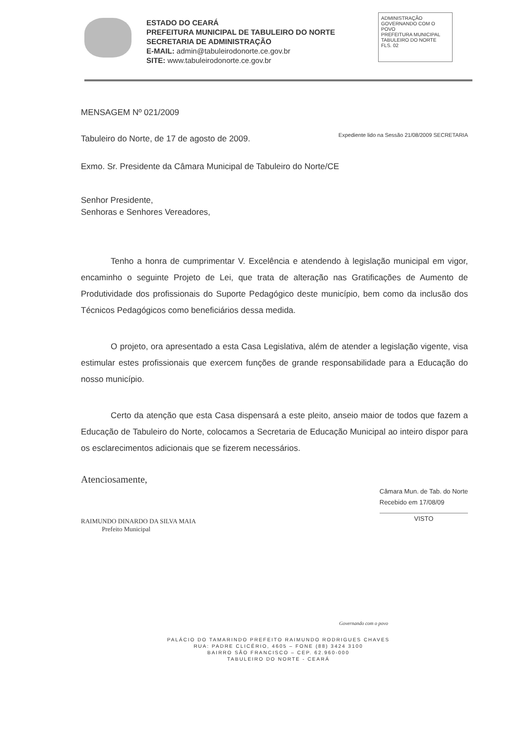ESTADO DO CEARÁ
PREFEITURA MUNICIPAL DE TABULEIRO DO NORTE
SECRETARIA DE ADMINISTRAÇÃO
E-MAIL: admin@tabuleirodonorte.ce.gov.br
SITE: www.tabuleirodonorte.ce.gov.br
ADMINISTRAÇÃO
GOVERNANDO COM O POVO
PREFEITURA MUNICIPAL
TABULEIRO DO NORTE
FLS. 02
MENSAGEM Nº 021/2009
Tabuleiro do Norte, de 17 de agosto de 2009.
Expediente lido na Sessão 21/08/2009 SECRETARIA
Exmo. Sr. Presidente da Câmara Municipal de Tabuleiro do Norte/CE
Senhor Presidente,
Senhoras e Senhores Vereadores,
Tenho a honra de cumprimentar V. Excelência e atendendo à legislação municipal em vigor, encaminho o seguinte Projeto de Lei, que trata de alteração nas Gratificações de Aumento de Produtividade dos profissionais do Suporte Pedagógico deste município, bem como da inclusão dos Técnicos Pedagógicos como beneficiários dessa medida.
O projeto, ora apresentado a esta Casa Legislativa, além de atender a legislação vigente, visa estimular estes profissionais que exercem funções de grande responsabilidade para a Educação do nosso município.
Certo da atenção que esta Casa dispensará a este pleito, anseio maior de todos que fazem a Educação de Tabuleiro do Norte, colocamos a Secretaria de Educação Municipal ao inteiro dispor para os esclarecimentos adicionais que se fizerem necessários.
Atenciosamente,
RAIMUNDO DINARDO DA SILVA MAIA
Prefeito Municipal
Câmara Mun. de Tab. do Norte
Recebido em 17/08/09
VISTO
Governando com o povo
PALÁCIO DO TAMARINDO PREFEITO RAIMUNDO RODRIGUES CHAVES
RUA: PADRE CLICÉRIO, 4605 – FONE (88) 3424 3100
BAIRRO SÃO FRANCISCO – CEP. 62.960-000
TABULEIRO DO NORTE - CEARÁ